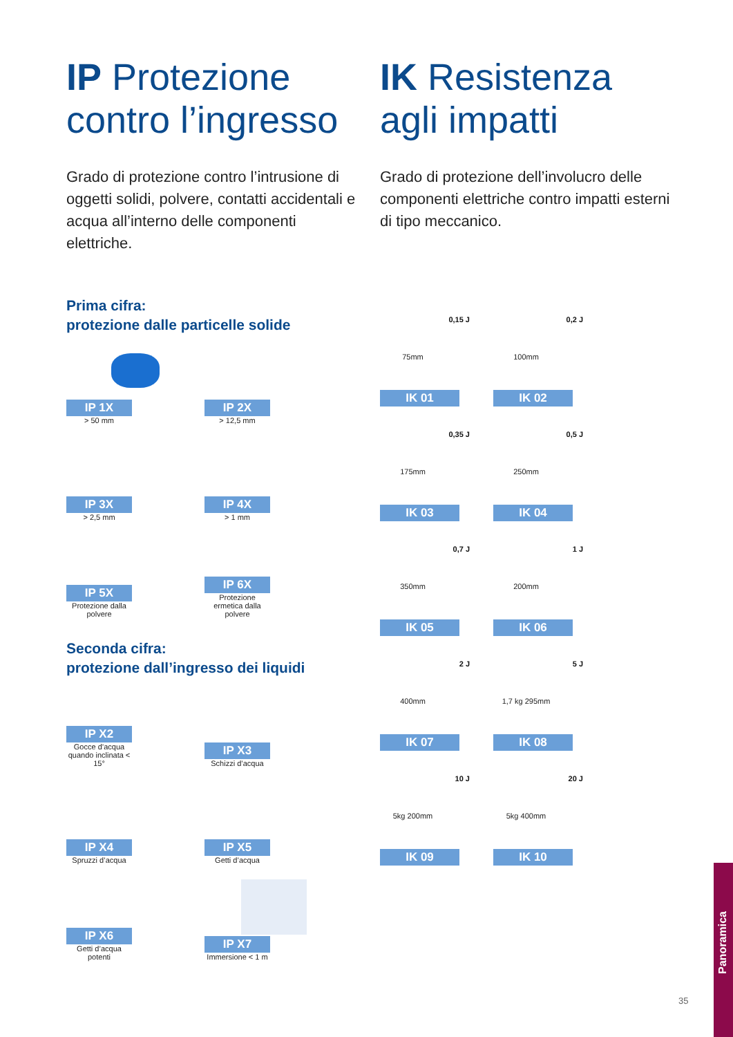IP Protezione contro l’ingresso
Grado di protezione contro l’intrusione di oggetti solidi, polvere, contatti accidentali e acqua all’interno delle componenti elettriche.
IK Resistenza agli impatti
Grado di protezione dell’involucro delle componenti elettriche contro impatti esterni di tipo meccanico.
Prima cifra:
protezione dalle particelle solide
IP 1X
> 50 mm
IP 2X
> 12,5 mm
IP 3X
> 2,5 mm
IP 4X
> 1 mm
IP 5X
Protezione dalla polvere
IP 6X
Protezione ermetica dalla polvere
Seconda cifra:
protezione dall’ingresso dei liquidi
IP X2
Gocce d’acqua quando inclinata < 15°
IP X3
Schizzi d’acqua
IP X4
Spruzzi d’acqua
IP X5
Getti d’acqua
IP X6
Getti d’acqua potenti
IP X7
Immersione < 1 m
0,15 J
75mm
IK 01
0,2 J
100mm
IK 02
0,35 J
175mm
IK 03
0,5 J
250mm
IK 04
0,7 J
350mm
IK 05
1 J
200mm
IK 06
2 J
400mm
IK 07
5 J
1,7 kg 295mm
IK 08
10 J
5kg 200mm
IK 09
20 J
5kg 400mm
IK 10
35
Panoramica